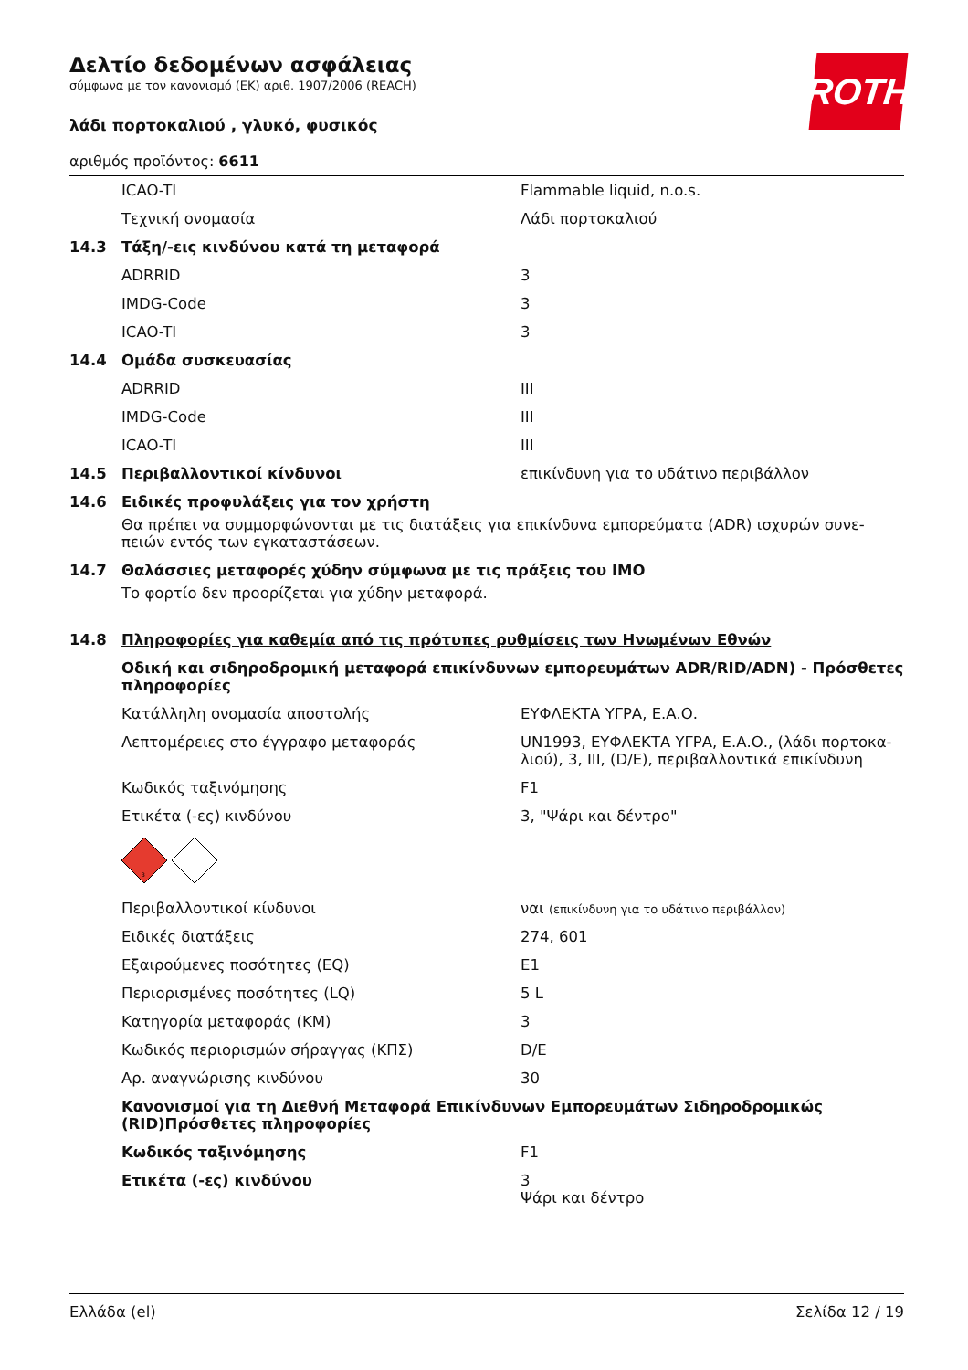ROTH
Δελτίο δεδομένων ασφάλειας
σύμφωνα με τον κανονισμό (ΕΚ) αριθ. 1907/2006 (REACH)
λάδι πορτοκαλιού , γλυκό, φυσικός
αριθμός προϊόντος: 6611
| | ICAO-TI | Flammable liquid, n.o.s. |
| | Τεχνική ονομασία | Λάδι πορτοκαλιού |
| 14.3 | Τάξη/-εις κινδύνου κατά τη μεταφορά | |
| | ADRRID | 3 |
| | IMDG-Code | 3 |
| | ICAO-TI | 3 |
| 14.4 | Ομάδα συσκευασίας | |
| | ADRRID | III |
| | IMDG-Code | III |
| | ICAO-TI | III |
| 14.5 | Περιβαλλοντικοί κίνδυνοι | επικίνδυνη για το υδάτινο περιβάλλον |
| 14.6 | Ειδικές προφυλάξεις για τον χρήστη | |
| | Θα πρέπει να συμμορφώνονται με τις διατάξεις για επικίνδυνα εμπορεύματα (ADR) ισχυρών συνε-πειών εντός των εγκαταστάσεων. | |
| 14.7 | Θαλάσσιες μεταφορές χύδην σύμφωνα με τις πράξεις του IMO | |
| | Το φορτίο δεν προορίζεται για χύδην μεταφορά. | |
| 14.8 | Πληροφορίες για καθεμία από τις πρότυπες ρυθμίσεις των Ηνωμένων Εθνών | |
| | Οδική και σιδηροδρομική μεταφορά επικίνδυνων εμπορευμάτων ADR/RID/ADN) - Πρόσθετες πληροφορίες | |
| | Κατάλληλη ονομασία αποστολής | ΕΥΦΛΕΚΤΑ ΥΓΡΑ, Ε.Α.Ο. |
| | Λεπτομέρειες στο έγγραφο μεταφοράς | UN1993, ΕΥΦΛΕΚΤΑ ΥΓΡΑ, Ε.Α.Ο., (λάδι πορτοκα-λιού), 3, III, (D/E), περιβαλλοντικά επικίνδυνη |
| | Κωδικός ταξινόμησης | F1 |
| | Ετικέτα (-ες) κινδύνου | 3, "Ψάρι και δέντρο" |
| | 3 | |
| | Περιβαλλοντικοί κίνδυνοι | ναι (επικίνδυνη για το υδάτινο περιβάλλον) |
| | Ειδικές διατάξεις | 274, 601 |
| | Εξαιρούμενες ποσότητες (EQ) | E1 |
| | Περιορισμένες ποσότητες (LQ) | 5 L |
| | Κατηγορία μεταφοράς (ΚΜ) | 3 |
| | Κωδικός περιορισμών σήραγγας (ΚΠΣ) | D/E |
| | Αρ. αναγνώρισης κινδύνου | 30 |
| | Κανονισμοί για τη Διεθνή Μεταφορά Επικίνδυνων Εμπορευμάτων Σιδηροδρομικώς (RID)Πρόσθετες πληροφορίες | |
| | Κωδικός ταξινόμησης | F1 |
| | Ετικέτα (-ες) κινδύνου | 3 Ψάρι και δέντρο |
Ελλάδα (el) Σελίδα 12 / 19